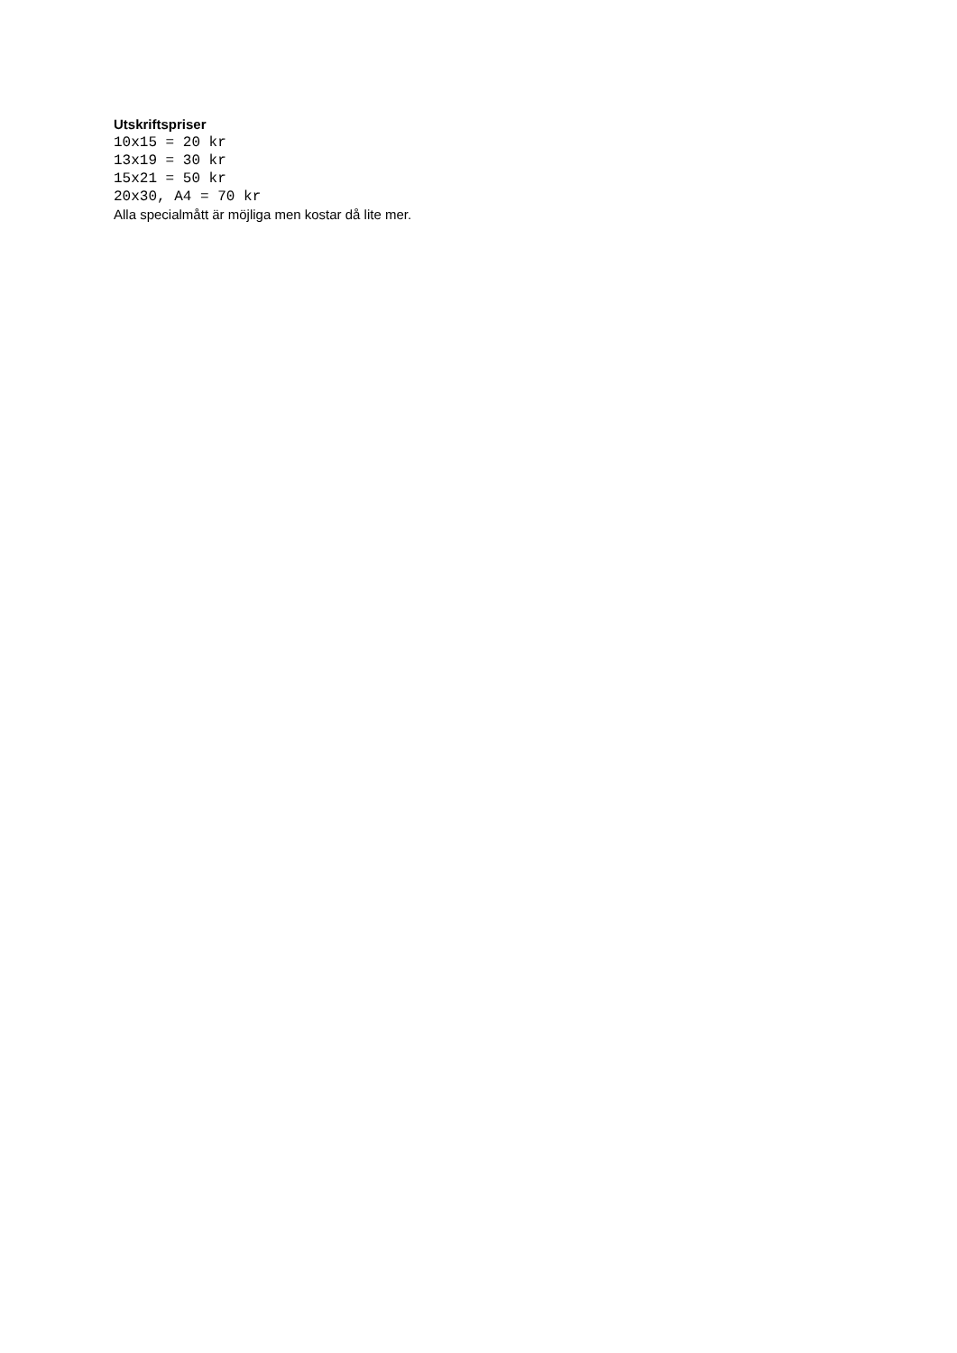Utskriftspriser
10x15 = 20 kr
13x19 = 30 kr
15x21 = 50 kr
20x30, A4 = 70 kr
Alla specialmått är möjliga men kostar då lite mer.